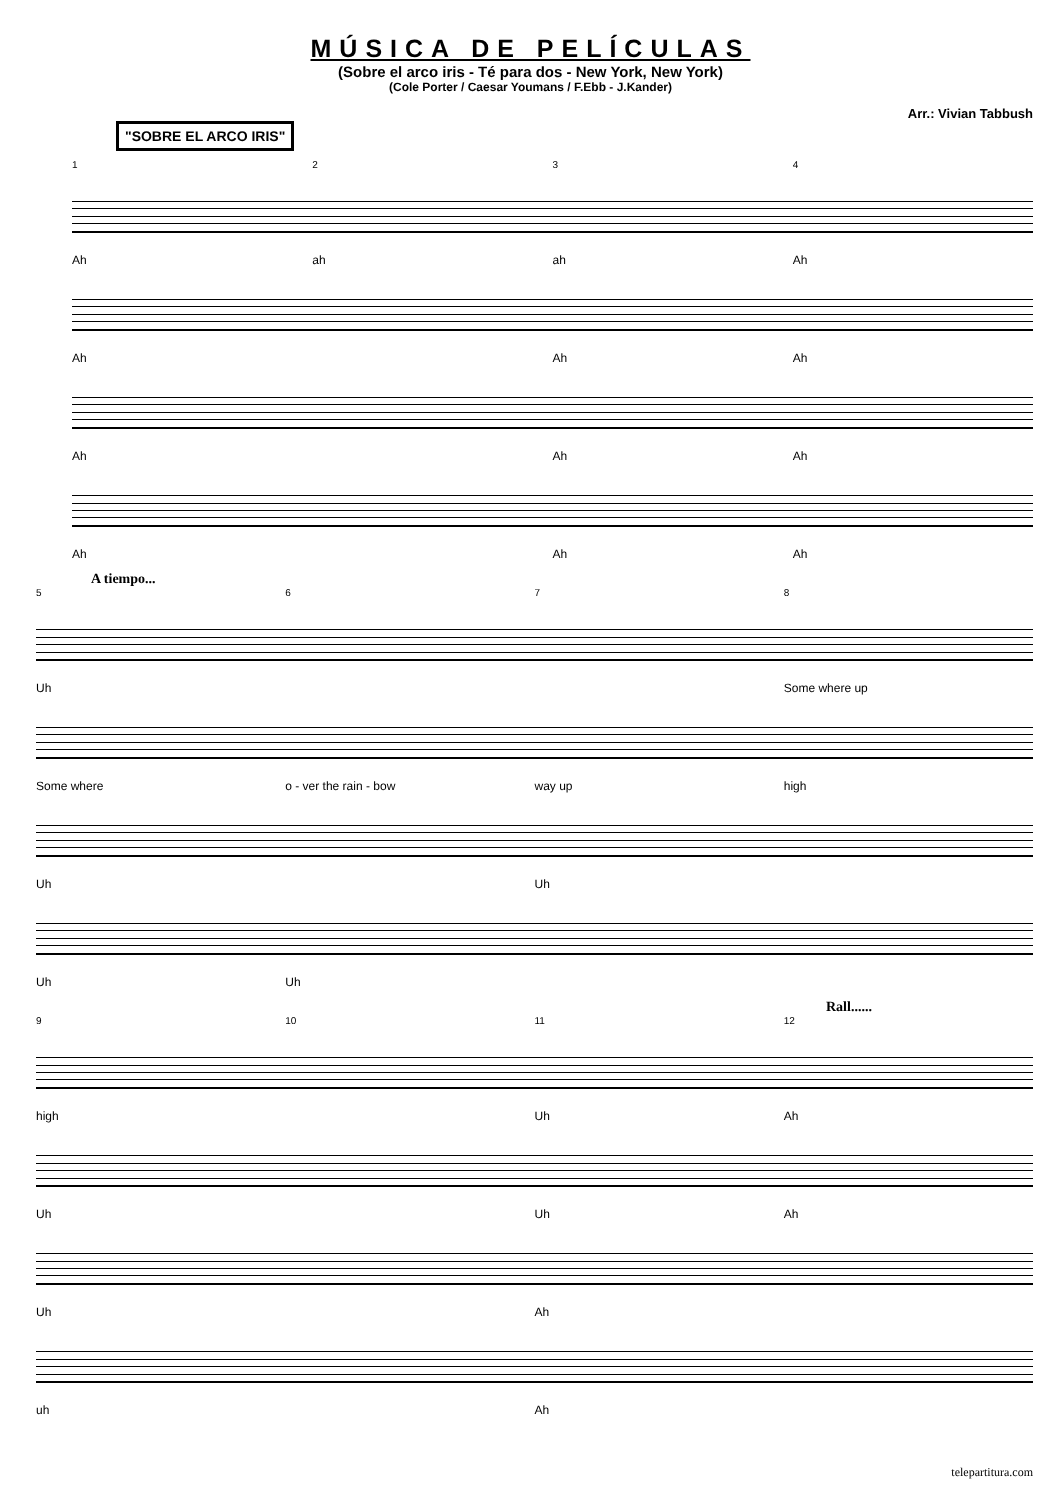MÚSICA DE PELÍCULAS
(Sobre el arco iris - Té para dos - New York, New York)
(Cole Porter / Caesar Youmans / F.Ebb - J.Kander)
Arr.: Vivian Tabbush
"SOBRE EL ARCO IRIS"
1234
Ah ah ah Ah
Ah Ah Ah
Ah Ah Ah
Ah Ah Ah
A tiempo...
5678
Uh Some where up
Some where o - ver the rain - bow way up high
Uh Uh
Uh Uh
Rall......
9 10 11 12
high Uh Ah
Uh Uh Ah
Uh Ah
uh Ah
telepartitura.com